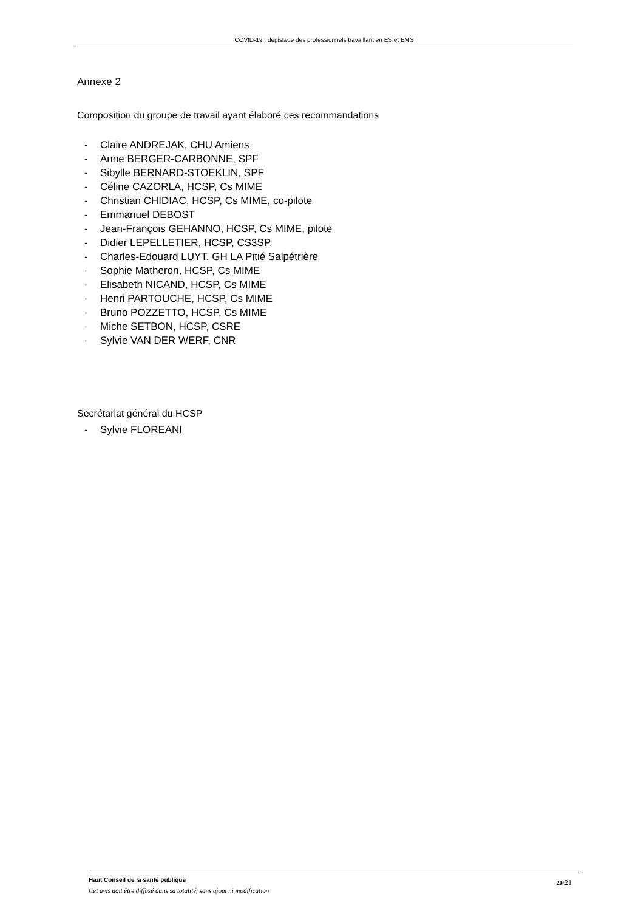COVID-19 : dépistage des professionnels travaillant en ES et EMS
Annexe 2
Composition du groupe de travail ayant élaboré ces recommandations
- Claire ANDREJAK, CHU Amiens
- Anne BERGER-CARBONNE, SPF
- Sibylle BERNARD-STOEKLIN, SPF
- Céline CAZORLA, HCSP, Cs MIME
- Christian CHIDIAC, HCSP, Cs MIME, co-pilote
- Emmanuel DEBOST
- Jean-François GEHANNO, HCSP, Cs MIME, pilote
- Didier LEPELLETIER, HCSP, CS3SP,
- Charles-Edouard LUYT, GH LA Pitié Salpétrière
- Sophie Matheron, HCSP, Cs MIME
- Elisabeth NICAND, HCSP, Cs MIME
- Henri PARTOUCHE, HCSP, Cs MIME
- Bruno POZZETTO, HCSP, Cs MIME
- Miche SETBON, HCSP, CSRE
- Sylvie VAN DER WERF, CNR
Secrétariat général du HCSP
- Sylvie FLOREANI
Haut Conseil de la santé publique
Cet avis doit être diffusé dans sa totalité, sans ajout ni modification
20/21